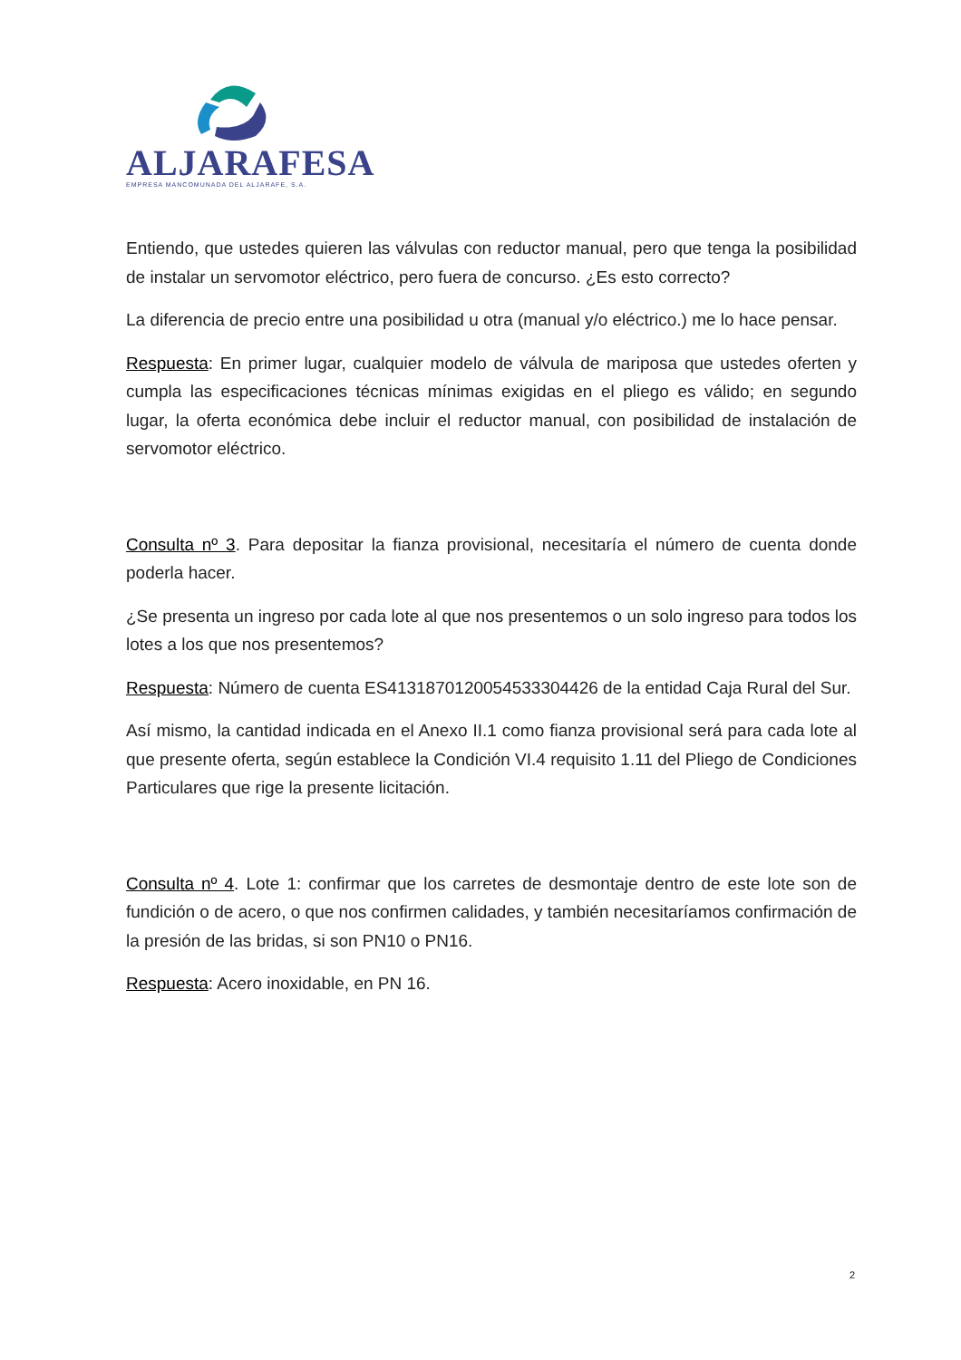ALJARAFESA
EMPRESA MANCOMUNADA DEL ALJARAFE, S.A.
Entiendo, que ustedes quieren las válvulas con reductor manual, pero que tenga la posibilidad de instalar un servomotor eléctrico, pero fuera de concurso. ¿Es esto correcto?
La diferencia de precio entre una posibilidad u otra (manual y/o eléctrico.) me lo hace pensar.
Respuesta: En primer lugar, cualquier modelo de válvula de mariposa que ustedes oferten y cumpla las especificaciones técnicas mínimas exigidas en el pliego es válido; en segundo lugar, la oferta económica debe incluir el reductor manual, con posibilidad de instalación de servomotor eléctrico.
Consulta nº 3. Para depositar la fianza provisional, necesitaría el número de cuenta donde poderla hacer.
¿Se presenta un ingreso por cada lote al que nos presentemos o un solo ingreso para todos los lotes a los que nos presentemos?
Respuesta: Número de cuenta ES4131870120054533304426 de la entidad Caja Rural del Sur.
Así mismo, la cantidad indicada en el Anexo II.1 como fianza provisional será para cada lote al que presente oferta, según establece la Condición VI.4 requisito 1.11 del Pliego de Condiciones Particulares que rige la presente licitación.
Consulta nº 4. Lote 1: confirmar que los carretes de desmontaje dentro de este lote son de fundición o de acero, o que nos confirmen calidades, y también necesitaríamos confirmación de la presión de las bridas, si son PN10 o PN16.
Respuesta: Acero inoxidable, en PN 16.
2